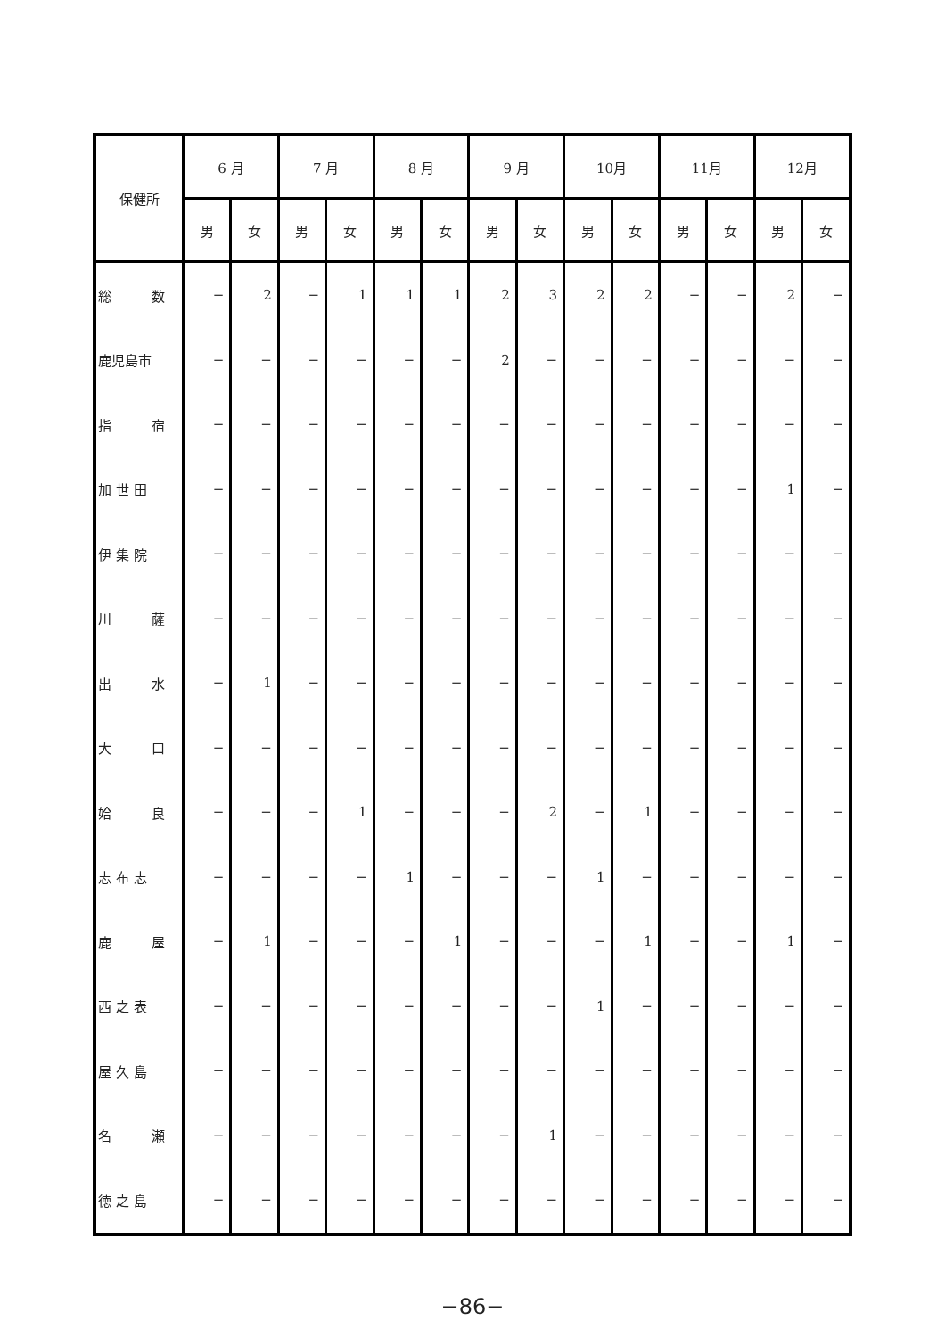| 保健所 | 6 月 | | 7 月 | | 8 月 | | 9 月 | | 10月 | | 11月 | | 12月 | |
| --- | --- | --- | --- | --- | --- | --- | --- | --- | --- | --- | --- | --- | --- | --- |
| | 男 | 女 | 男 | 女 | 男 | 女 | 男 | 女 | 男 | 女 | 男 | 女 | 男 | 女 |
| 総 数 | − | 2 | − | 1 | 1 | 1 | 2 | 3 | 2 | 2 | − | − | 2 | − |
| 鹿児島市 | − | − | − | − | − | − | 2 | − | − | − | − | − | − | − |
| 指 宿 | − | − | − | − | − | − | − | − | − | − | − | − | − | − |
| 加 世 田 | − | − | − | − | − | − | − | − | − | − | − | − | 1 | − |
| 伊 集 院 | − | − | − | − | − | − | − | − | − | − | − | − | − | − |
| 川 薩 | − | − | − | − | − | − | − | − | − | − | − | − | − | − |
| 出 水 | − | 1 | − | − | − | − | − | − | − | − | − | − | − | − |
| 大 口 | − | − | − | − | − | − | − | − | − | − | − | − | − | − |
| 姶 良 | − | − | − | 1 | − | − | − | 2 | − | 1 | − | − | − | − |
| 志 布 志 | − | − | − | − | 1 | − | − | − | 1 | − | − | − | − | − |
| 鹿 屋 | − | 1 | − | − | − | 1 | − | − | − | 1 | − | − | 1 | − |
| 西 之 表 | − | − | − | − | − | − | − | − | 1 | − | − | − | − | − |
| 屋 久 島 | − | − | − | − | − | − | − | − | − | − | − | − | − | − |
| 名 瀬 | − | − | − | − | − | − | − | 1 | − | − | − | − | − | − |
| 徳 之 島 | − | − | − | − | − | − | − | − | − | − | − | − | − | − |
−86−